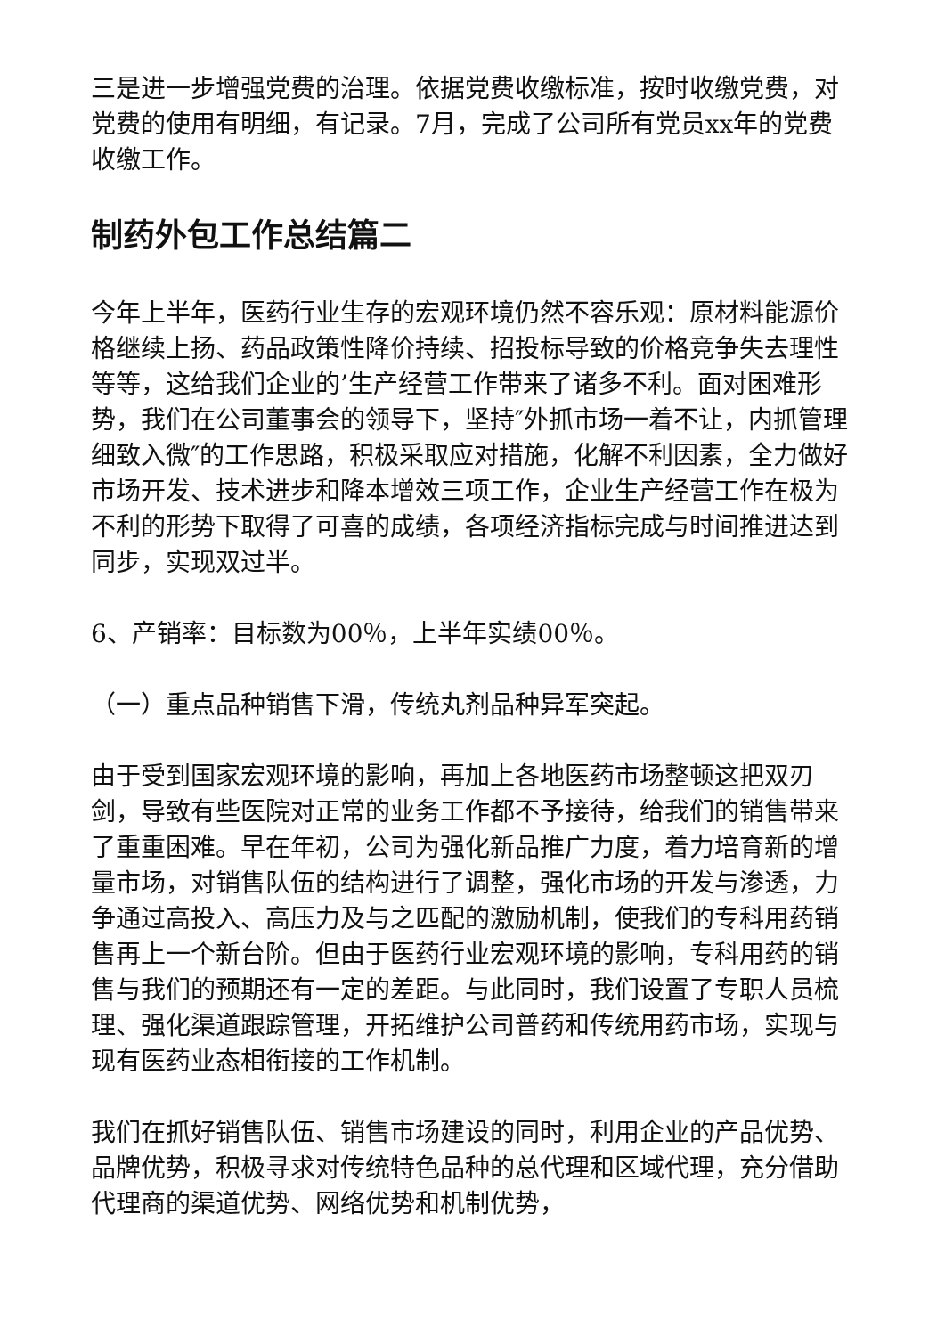三是进一步增强党费的治理。依据党费收缴标准，按时收缴党费，对党费的使用有明细，有记录。7月，完成了公司所有党员xx年的党费收缴工作。
制药外包工作总结篇二
今年上半年，医药行业生存的宏观环境仍然不容乐观：原材料能源价格继续上扬、药品政策性降价持续、招投标导致的价格竞争失去理性等等，这给我们企业的’生产经营工作带来了诸多不利。面对困难形势，我们在公司董事会的领导下，坚持″外抓市场一着不让，内抓管理细致入微″的工作思路，积极采取应对措施，化解不利因素，全力做好市场开发、技术进步和降本增效三项工作，企业生产经营工作在极为不利的形势下取得了可喜的成绩，各项经济指标完成与时间推进达到同步，实现双过半。
6、产销率：目标数为00％，上半年实绩00％。
（一）重点品种销售下滑，传统丸剂品种异军突起。
由于受到国家宏观环境的影响，再加上各地医药市场整顿这把双刃剑，导致有些医院对正常的业务工作都不予接待，给我们的销售带来了重重困难。早在年初，公司为强化新品推广力度，着力培育新的增量市场，对销售队伍的结构进行了调整，强化市场的开发与渗透，力争通过高投入、高压力及与之匹配的激励机制，使我们的专科用药销售再上一个新台阶。但由于医药行业宏观环境的影响，专科用药的销售与我们的预期还有一定的差距。与此同时，我们设置了专职人员梳理、强化渠道跟踪管理，开拓维护公司普药和传统用药市场，实现与现有医药业态相衔接的工作机制。
我们在抓好销售队伍、销售市场建设的同时，利用企业的产品优势、品牌优势，积极寻求对传统特色品种的总代理和区域代理，充分借助代理商的渠道优势、网络优势和机制优势，